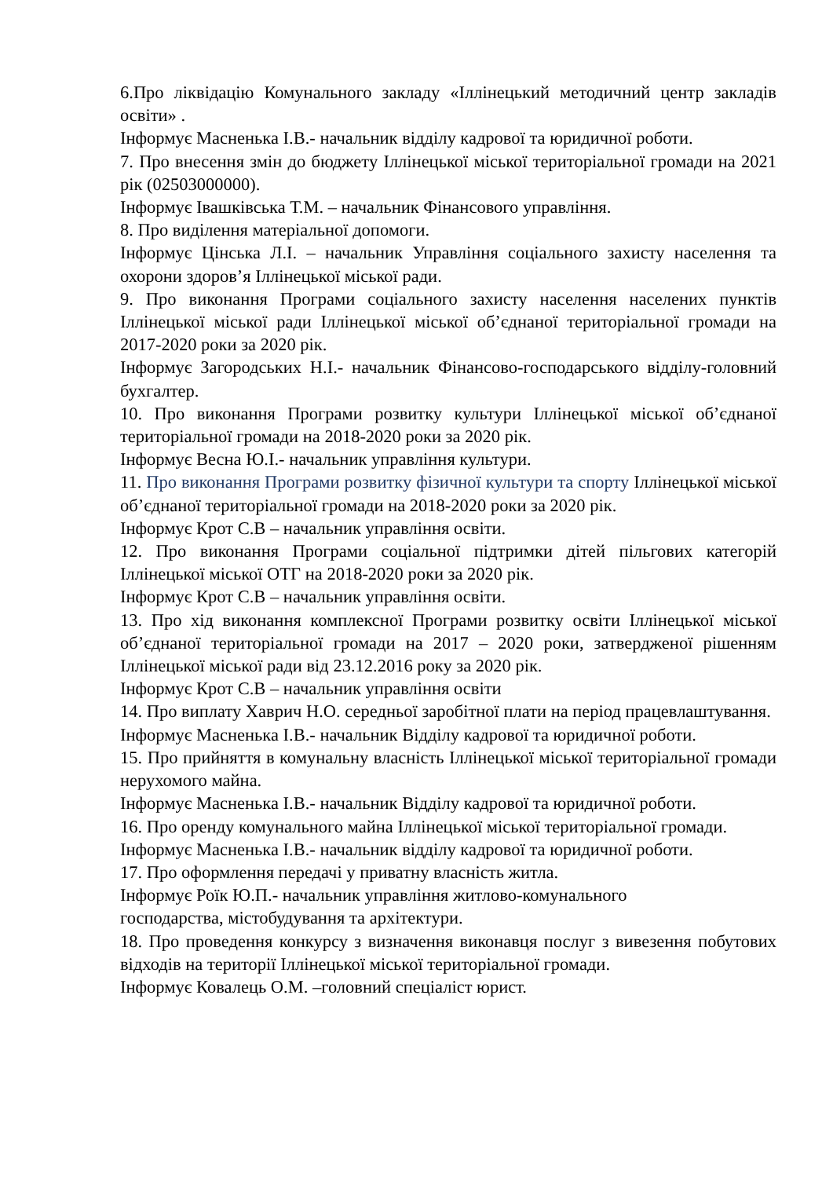6.Про ліквідацію Комунального закладу «Іллінецький методичний центр закладів освіти» .
Інформує Масненька І.В.- начальник відділу кадрової та юридичної роботи.
7. Про внесення змін до бюджету Іллінецької міської територіальної громади на 2021 рік (02503000000).
Інформує Івашківська Т.М. – начальник Фінансового управління.
8. Про виділення матеріальної допомоги.
Інформує Цінська Л.І. – начальник Управління соціального захисту населення та охорони здоров’я Іллінецької міської ради.
9. Про виконання Програми соціального захисту населення населених пунктів Іллінецької міської ради Іллінецької міської об’єднаної територіальної громади на 2017-2020 роки за 2020 рік.
Інформує Загородських Н.І.- начальник Фінансово-господарського відділу-головний бухгалтер.
10. Про виконання Програми розвитку культури Іллінецької міської об’єднаної територіальної громади на 2018-2020 роки за 2020 рік.
Інформує Весна Ю.І.- начальник управління культури.
11. Про виконання Програми розвитку фізичної культури та спорту Іллінецької міської об’єднаної територіальної громади на 2018-2020 роки за 2020 рік.
Інформує Крот С.В – начальник управління освіти.
12. Про виконання Програми соціальної підтримки дітей пільгових категорій Іллінецької міської ОТГ на 2018-2020 роки за 2020 рік.
Інформує Крот С.В – начальник управління освіти.
13. Про хід виконання комплексної Програми розвитку освіти Іллінецької міської об’єднаної територіальної громади на 2017 – 2020 роки, затвердженої рішенням Іллінецької міської ради від 23.12.2016 року за 2020 рік.
Інформує Крот С.В – начальник управління освіти
14. Про виплату Хаврич Н.О. середньої заробітної плати на період працевлаштування.
Інформує Масненька І.В.- начальник Відділу кадрової та юридичної роботи.
15. Про прийняття в комунальну власність Іллінецької міської територіальної громади нерухомого майна.
Інформує Масненька І.В.- начальник Відділу кадрової та юридичної роботи.
16. Про оренду комунального майна Іллінецької міської територіальної громади.
Інформує Масненька І.В.- начальник відділу кадрової та юридичної роботи.
17. Про оформлення передачі у приватну власність житла.
Інформує Роїк Ю.П.- начальник управління житлово-комунального
господарства, містобудування та архітектури.
18. Про проведення конкурсу з визначення виконавця послуг з вивезення побутових відходів на території Іллінецької міської територіальної громади.
Інформує Ковалець О.М. –головний спеціаліст юрист.